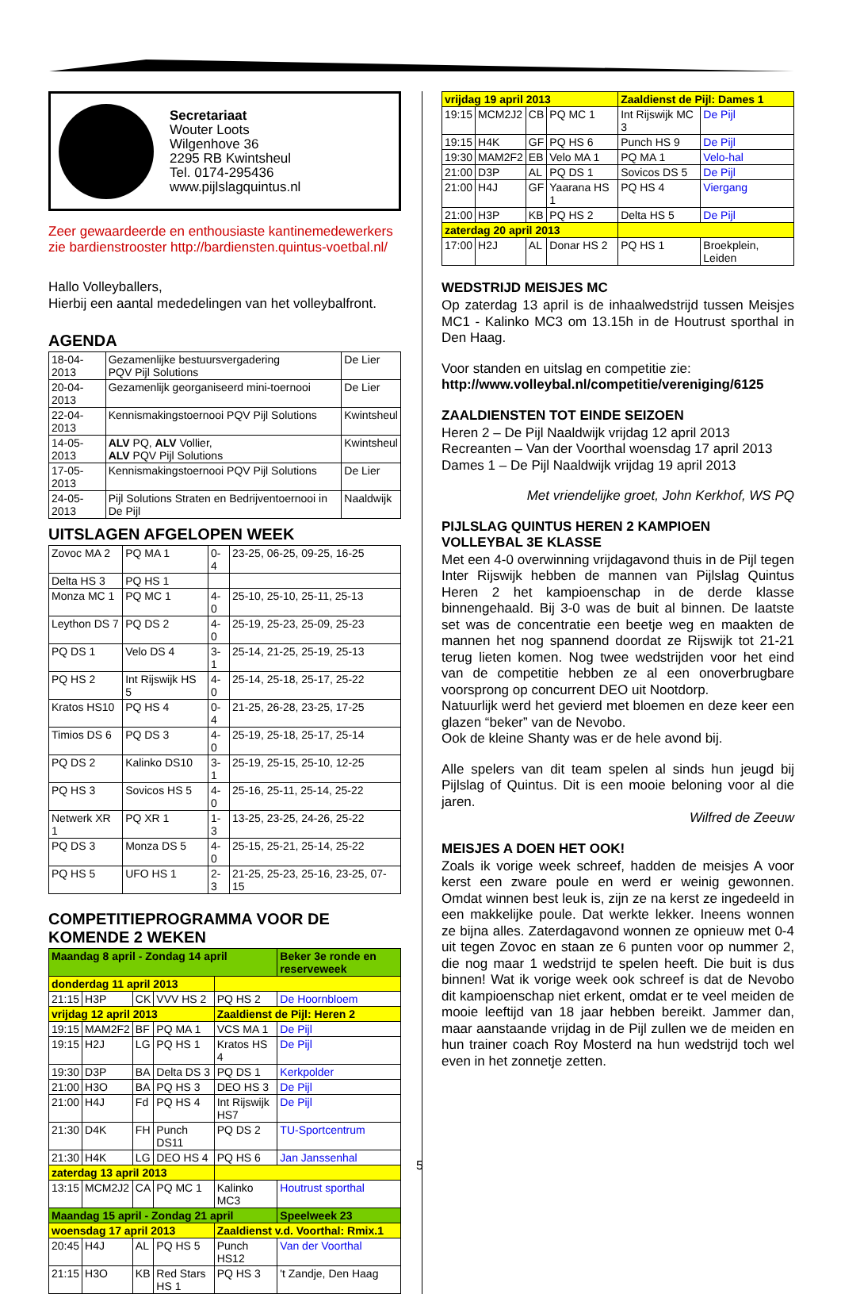Secretariaat
Wouter Loots
Wilgenhove 36
2295 RB Kwintsheul
Tel. 0174-295436
www.pijlslagquintus.nl
Zeer gewaardeerde en enthousiaste kantinemedewerkers zie bardienstrooster http://bardiensten.quintus-voetbal.nl/
Hallo Volleyballers,
Hierbij een aantal mededelingen van het volleybalfront.
AGENDA
| 18-04-2013 | Gezamenlijke bestuursvergadering PQV Pijl Solutions | De Lier |
| 20-04-2013 | Gezamenlijk georganiseerd mini-toernooi | De Lier |
| 22-04-2013 | Kennismakingstoernooi PQV Pijl Solutions | Kwintsheul |
| 14-05-2013 | ALV PQ, ALV Vollier, ALV PQV Pijl Solutions | Kwintsheul |
| 17-05-2013 | Kennismakingstoernooi PQV Pijl Solutions | De Lier |
| 24-05-2013 | Pijl Solutions Straten en Bedrijventoernooi in De Pijl | Naaldwijk |
UITSLAGEN AFGELOPEN WEEK
| Zovoc MA 2 | PQ MA 1 | 0-4 | 23-25, 06-25, 09-25, 16-25 |
| Delta HS 3 | PQ HS 1 | | |
| Monza MC 1 | PQ MC 1 | 4-0 | 25-10, 25-10, 25-11, 25-13 |
| Leython DS 7 | PQ DS 2 | 4-0 | 25-19, 25-23, 25-09, 25-23 |
| PQ DS 1 | Velo DS 4 | 3-1 | 25-14, 21-25, 25-19, 25-13 |
| PQ HS 2 | Int Rijswijk HS 5 | 4-0 | 25-14, 25-18, 25-17, 25-22 |
| Kratos HS10 | PQ HS 4 | 0-4 | 21-25, 26-28, 23-25, 17-25 |
| Timios DS 6 | PQ DS 3 | 4-0 | 25-19, 25-18, 25-17, 25-14 |
| PQ DS 2 | Kalinko DS10 | 3-1 | 25-19, 25-15, 25-10, 12-25 |
| PQ HS 3 | Sovicos HS 5 | 4-0 | 25-16, 25-11, 25-14, 25-22 |
| Netwerk XR 1 | PQ XR 1 | 1-3 | 13-25, 23-25, 24-26, 25-22 |
| PQ DS 3 | Monza DS 5 | 4-0 | 25-15, 25-21, 25-14, 25-22 |
| PQ HS 5 | UFO HS 1 | 2-3 | 21-25, 25-23, 25-16, 23-25, 07-15 |
COMPETITIEPROGRAMMA VOOR DE KOMENDE 2 WEKEN
| Maandag 8 april - Zondag 14 april | | | | | Beker 3e ronde en reserveweek |
| donderdag 11 april 2013 | | | | | |
| 21:15 | H3P | CK | VVV HS 2 | PQ HS 2 | De Hoornbloem |
| vrijdag 12 april 2013 | | | | Zaaldienst de Pijl: Heren 2 | |
| 19:15 | MAM2F2 | BF | PQ MA 1 | VCS MA 1 | De Pijl |
| 19:15 | H2J | LG | PQ HS 1 | Kratos HS 4 | De Pijl |
| 19:30 | D3P | BA | Delta DS 3 | PQ DS 1 | Kerkpolder |
| 21:00 | H3O | BA | PQ HS 3 | DEO HS 3 | De Pijl |
| 21:00 | H4J | Fd | PQ HS 4 | Int Rijswijk HS7 | De Pijl |
| 21:30 | D4K | FH | Punch DS11 | PQ DS 2 | TU-Sportcentrum |
| 21:30 | H4K | LG | DEO HS 4 | PQ HS 6 | Jan Janssenhal |
| zaterdag 13 april 2013 | | | | | |
| 13:15 | MCM2J2 | CA | PQ MC 1 | Kalinko MC3 | Houtrust sporthal |
| Maandag 15 april - Zondag 21 april | | | | | Speelweek 23 |
| woensdag 17 april 2013 | | | | Zaaldienst v.d. Voorthal: Rmix.1 | |
| 20:45 | H4J | AL | PQ HS 5 | Punch HS12 | Van der Voorthal |
| 21:15 | H3O | KB | Red Stars HS 1 | PQ HS 3 | 't Zandje, Den Haag |
| vrijdag 19 april 2013 | | | | Zaaldienst de Pijl: Dames 1 | |
| 19:15 | MCM2J2 | CB | PQ MC 1 | Int Rijswijk MC 3 | De Pijl |
| 19:15 | H4K | GF | PQ HS 6 | Punch HS 9 | De Pijl |
| 19:30 | MAM2F2 | EB | Velo MA 1 | PQ MA 1 | Velo-hal |
| 21:00 | D3P | AL | PQ DS 1 | Sovicos DS 5 | De Pijl |
| 21:00 | H4J | GF | Yaarana HS 1 | PQ HS 4 | Viergang |
| 21:00 | H3P | KB | PQ HS 2 | Delta HS 5 | De Pijl |
| zaterdag 20 april 2013 | | | | | |
| 17:00 | H2J | AL | Donar HS 2 | PQ HS 1 | Broekplein, Leiden |
WEDSTRIJD MEISJES MC
Op zaterdag 13 april is de inhaalwedstrijd tussen Meisjes MC1 - Kalinko MC3 om 13.15h in de Houtrust sporthal in Den Haag.
Voor standen en uitslag en competitie zie:
http://www.volleybal.nl/competitie/vereniging/6125
ZAALDIENSTEN TOT EINDE SEIZOEN
Heren 2 – De Pijl Naaldwijk vrijdag 12 april 2013
Recreanten – Van der Voorthal woensdag 17 april 2013
Dames 1 – De Pijl Naaldwijk vrijdag 19 april 2013
Met vriendelijke groet, John Kerkhof, WS PQ
PIJLSLAG QUINTUS HEREN 2 KAMPIOEN VOLLEYBAL 3E KLASSE
Met een 4-0 overwinning vrijdagavond thuis in de Pijl tegen Inter Rijswijk hebben de mannen van Pijlslag Quintus Heren 2 het kampioenschap in de derde klasse binnengehaald. Bij 3-0 was de buit al binnen. De laatste set was de concentratie een beetje weg en maakten de mannen het nog spannend doordat ze Rijswijk tot 21-21 terug lieten komen. Nog twee wedstrijden voor het eind van de competitie hebben ze al een onoverbrugbare voorsprong op concurrent DEO uit Nootdorp.
Natuurlijk werd het gevierd met bloemen en deze keer een glazen “beker” van de Nevobo.
Ook de kleine Shanty was er de hele avond bij.
Alle spelers van dit team spelen al sinds hun jeugd bij Pijlslag of Quintus. Dit is een mooie beloning voor al die jaren.
Wilfred de Zeeuw
MEISJES A DOEN HET OOK!
Zoals ik vorige week schreef, hadden de meisjes A voor kerst een zware poule en werd er weinig gewonnen. Omdat winnen best leuk is, zijn ze na kerst ze ingedeeld in een makkelijke poule. Dat werkte lekker. Ineens wonnen ze bijna alles. Zaterdagavond wonnen ze opnieuw met 0-4 uit tegen Zovoc en staan ze 6 punten voor op nummer 2, die nog maar 1 wedstrijd te spelen heeft. Die buit is dus binnen! Wat ik vorige week ook schreef is dat de Nevobo dit kampioenschap niet erkent, omdat er te veel meiden de mooie leeftijd van 18 jaar hebben bereikt. Jammer dan, maar aanstaande vrijdag in de Pijl zullen we de meiden en hun trainer coach Roy Mosterd na hun wedstrijd toch wel even in het zonnetje zetten.
5